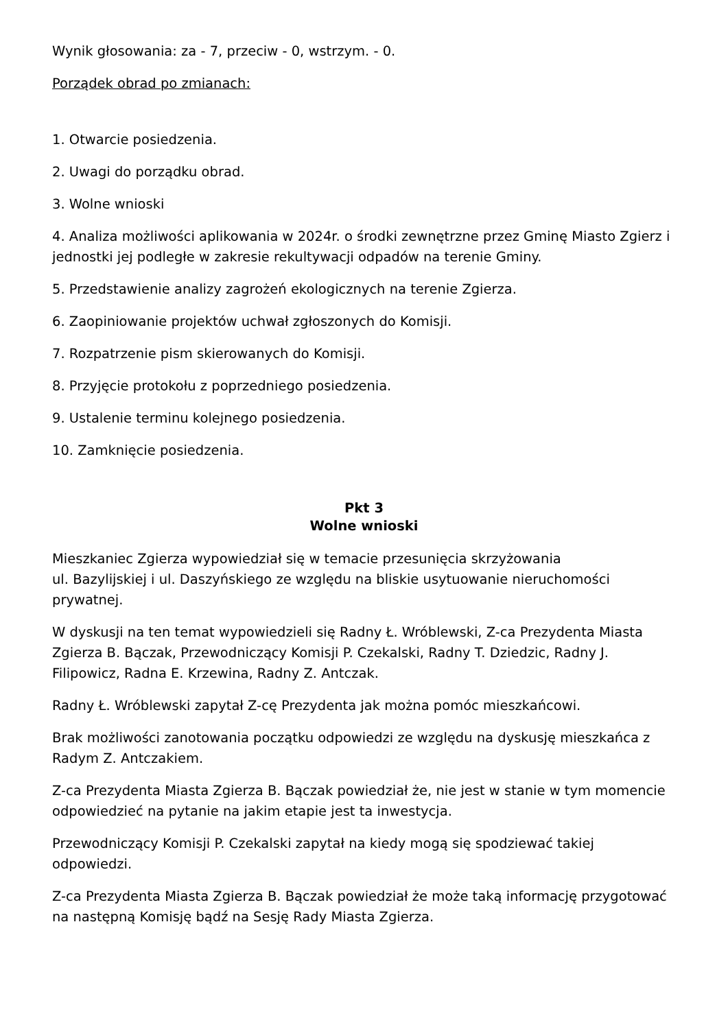Wynik głosowania: za - 7, przeciw - 0, wstrzym. - 0.
Porządek obrad po zmianach:
1. Otwarcie posiedzenia.
2. Uwagi do porządku obrad.
3. Wolne wnioski
4. Analiza możliwości aplikowania w 2024r. o środki zewnętrzne przez Gminę Miasto Zgierz i jednostki jej podległe w zakresie rekultywacji odpadów na terenie Gminy.
5. Przedstawienie analizy zagrożeń ekologicznych na terenie Zgierza.
6. Zaopiniowanie projektów uchwał zgłoszonych do Komisji.
7. Rozpatrzenie pism skierowanych do Komisji.
8. Przyjęcie protokołu z poprzedniego posiedzenia.
9. Ustalenie terminu kolejnego posiedzenia.
10. Zamknięcie posiedzenia.
Pkt 3
Wolne wnioski
Mieszkaniec Zgierza wypowiedział się w temacie przesunięcia skrzyżowania
ul. Bazylijskiej i ul. Daszyńskiego ze względu na bliskie usytuowanie nieruchomości prywatnej.
W dyskusji na ten temat wypowiedzieli się Radny Ł. Wróblewski, Z-ca Prezydenta Miasta Zgierza B. Bączak, Przewodniczący Komisji P. Czekalski, Radny T. Dziedzic, Radny J. Filipowicz, Radna E. Krzewina, Radny Z. Antczak.
Radny Ł. Wróblewski zapytał Z-cę Prezydenta jak można pomóc mieszkańcowi.
Brak możliwości zanotowania początku odpowiedzi ze względu na dyskusję mieszkańca z Radym Z. Antczakiem.
Z-ca Prezydenta Miasta Zgierza B. Bączak powiedział że, nie jest w stanie w tym momencie odpowiedzieć na pytanie na jakim etapie jest ta inwestycja.
Przewodniczący Komisji P. Czekalski zapytał na kiedy mogą się spodziewać takiej odpowiedzi.
Z-ca Prezydenta Miasta Zgierza B. Bączak powiedział że może taką informację przygotować na następną Komisję bądź na Sesję Rady Miasta Zgierza.